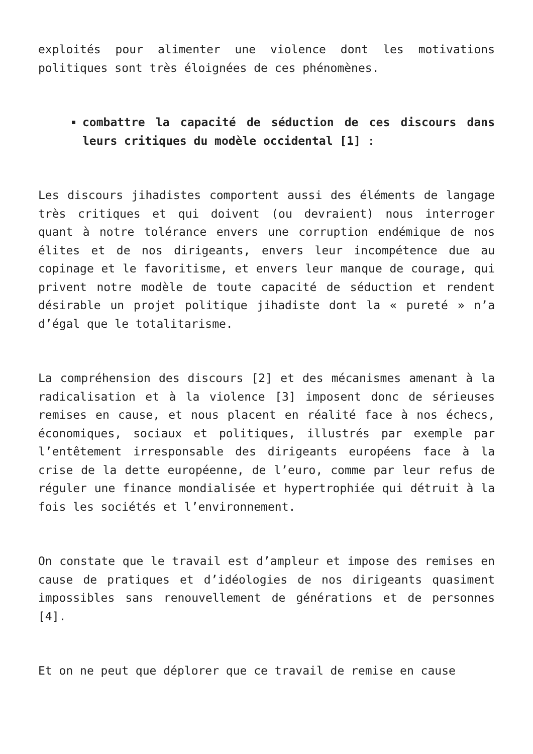exploités pour alimenter une violence dont les motivations politiques sont très éloignées de ces phénomènes.
combattre la capacité de séduction de ces discours dans leurs critiques du modèle occidental [1] :
Les discours jihadistes comportent aussi des éléments de langage très critiques et qui doivent (ou devraient) nous interroger quant à notre tolérance envers une corruption endémique de nos élites et de nos dirigeants, envers leur incompétence due au copinage et le favoritisme, et envers leur manque de courage, qui privent notre modèle de toute capacité de séduction et rendent désirable un projet politique jihadiste dont la « pureté » n’a d’égal que le totalitarisme.
La compréhension des discours [2] et des mécanismes amenant à la radicalisation et à la violence [3] imposent donc de sérieuses remises en cause, et nous placent en réalité face à nos échecs, économiques, sociaux et politiques, illustrés par exemple par l’entêtement irresponsable des dirigeants européens face à la crise de la dette européenne, de l’euro, comme par leur refus de réguler une finance mondialisée et hypertrophiée qui détruit à la fois les sociétés et l’environnement.
On constate que le travail est d’ampleur et impose des remises en cause de pratiques et d’idéologies de nos dirigeants quasiment impossibles sans renouvellement de générations et de personnes [4].
Et on ne peut que déplorer que ce travail de remise en cause